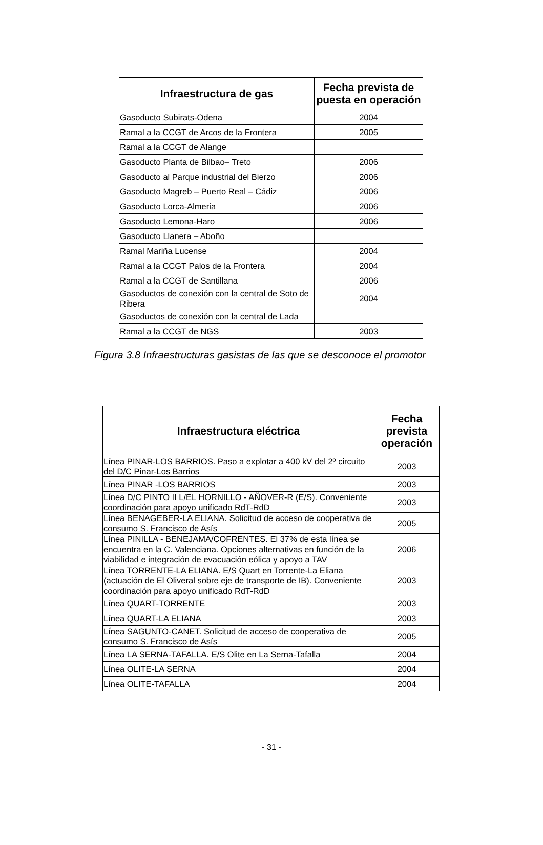| Infraestructura de gas | Fecha prevista de puesta en operación |
| --- | --- |
| Gasoducto Subirats-Odena | 2004 |
| Ramal a la CCGT de Arcos de la Frontera | 2005 |
| Ramal a la CCGT de Alange | |
| Gasoducto Planta de Bilbao– Treto | 2006 |
| Gasoducto al Parque industrial del Bierzo | 2006 |
| Gasoducto Magreb – Puerto Real – Cádiz | 2006 |
| Gasoducto Lorca-Almeria | 2006 |
| Gasoducto Lemona-Haro | 2006 |
| Gasoducto Llanera – Aboño | |
| Ramal Mariña Lucense | 2004 |
| Ramal a la CCGT Palos de la Frontera | 2004 |
| Ramal a la CCGT de Santillana | 2006 |
| Gasoductos de conexión con la central de Soto de Ribera | 2004 |
| Gasoductos de conexión con la central de Lada | |
| Ramal a la CCGT de NGS | 2003 |
Figura 3.8 Infraestructuras gasistas de las que se desconoce el promotor
| Infraestructura eléctrica | Fecha prevista operación |
| --- | --- |
| Línea PINAR-LOS BARRIOS. Paso a explotar a 400 kV del 2º circuito del D/C Pinar-Los Barrios | 2003 |
| Línea PINAR -LOS BARRIOS | 2003 |
| Línea D/C PINTO II L/EL HORNILLO - AÑOVER-R (E/S). Conveniente coordinación para apoyo unificado RdT-RdD | 2003 |
| Línea BENAGEBER-LA ELIANA. Solicitud de acceso de cooperativa de consumo S. Francisco de Asís | 2005 |
| Línea PINILLA - BENEJAMA/COFRENTES. El 37% de esta línea se encuentra en la C. Valenciana. Opciones alternativas en función de la viabilidad e integración de evacuación eólica y apoyo a TAV | 2006 |
| Línea TORRENTE-LA ELIANA. E/S Quart en Torrente-La Eliana (actuación de El Oliveral sobre eje de transporte de IB). Conveniente coordinación para apoyo unificado RdT-RdD | 2003 |
| Línea QUART-TORRENTE | 2003 |
| Línea QUART-LA ELIANA | 2003 |
| Línea SAGUNTO-CANET. Solicitud de acceso de cooperativa de consumo S. Francisco de Asís | 2005 |
| Línea LA SERNA-TAFALLA. E/S Olite en La Serna-Tafalla | 2004 |
| Línea OLITE-LA SERNA | 2004 |
| Línea OLITE-TAFALLA | 2004 |
- 31 -